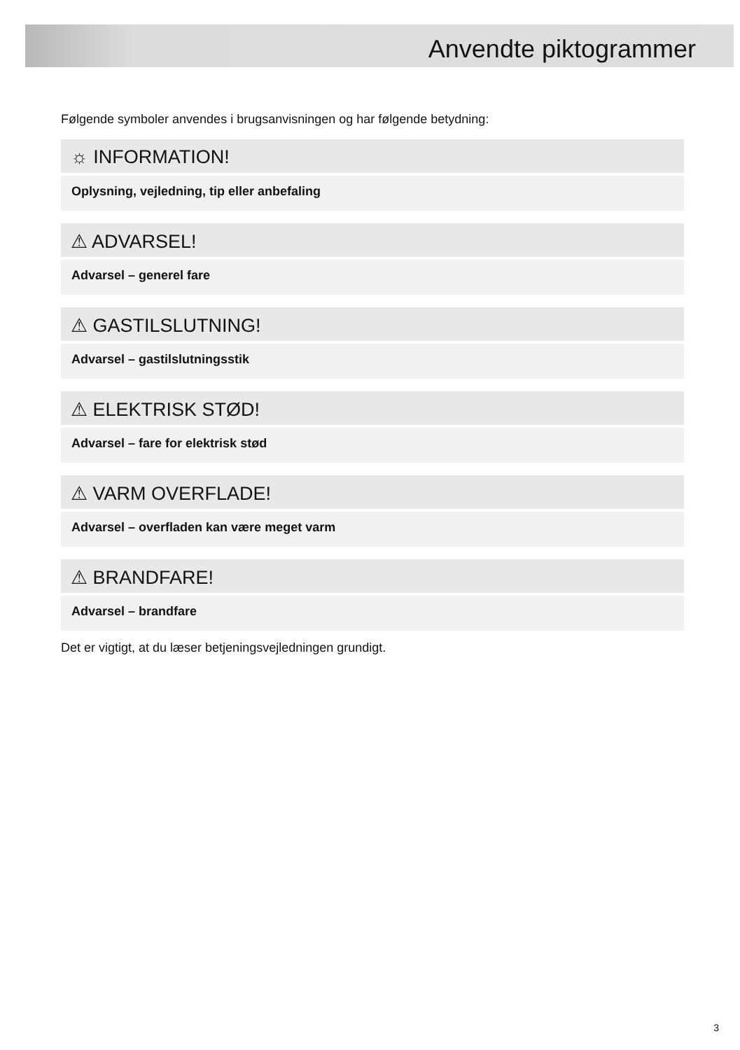Anvendte piktogrammer
Følgende symboler anvendes i brugsanvisningen og har følgende betydning:
☼ INFORMATION!
Oplysning, vejledning, tip eller anbefaling
⚠ ADVARSEL!
Advarsel – generel fare
⚠ GASTILSLUTNING!
Advarsel – gastilslutningsstik
⚠ ELEKTRISK STØD!
Advarsel – fare for elektrisk stød
⚠ VARM OVERFLADE!
Advarsel – overfladen kan være meget varm
⚠ BRANDFARE!
Advarsel – brandfare
Det er vigtigt, at du læser betjeningsvejledningen grundigt.
3